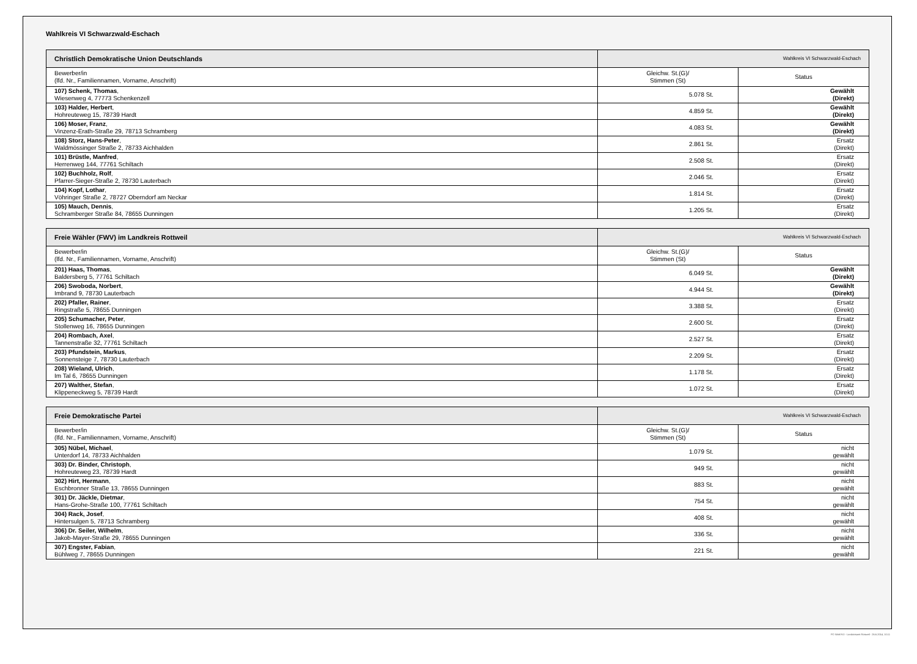Wahlkreis VI Schwarzwald-Eschach
| Christlich Demokratische Union Deutschlands | Wahlkreis VI Schwarzwald-Eschach | |
| --- | --- | --- |
| Bewerber/in (lfd. Nr., Familiennamen, Vorname, Anschrift) | Gleichw. St.(G)/ Stimmen (St) | Status |
| 107) Schenk, Thomas , Wiesenweg 4, 77773 Schenkenzell | 5.078 St. | Gewählt (Direkt) |
| 103) Halder, Herbert , Hohreuteweg 15, 78739 Hardt | 4.859 St. | Gewählt (Direkt) |
| 106) Moser, Franz , Vinzenz-Erath-Straße 29, 78713 Schramberg | 4.083 St. | Gewählt (Direkt) |
| 108) Storz, Hans-Peter , Waldmössinger Straße 2, 78733 Aichhalden | 2.861 St. | Ersatz (Direkt) |
| 101) Brüstle, Manfred , Herrenweg 144, 77761 Schiltach | 2.508 St. | Ersatz (Direkt) |
| 102) Buchholz, Rolf , Pfarrer-Sieger-Straße 2, 78730 Lauterbach | 2.046 St. | Ersatz (Direkt) |
| 104) Kopf, Lothar , Vöhringer Straße 2, 78727 Oberndorf am Neckar | 1.814 St. | Ersatz (Direkt) |
| 105) Mauch, Dennis , Schramberger Straße 84, 78655 Dunningen | 1.205 St. | Ersatz (Direkt) |
| Freie Wähler (FWV) im Landkreis Rottweil | Wahlkreis VI Schwarzwald-Eschach | |
| --- | --- | --- |
| Bewerber/in (lfd. Nr., Familiennamen, Vorname, Anschrift) | Gleichw. St.(G)/ Stimmen (St) | Status |
| 201) Haas, Thomas , Baldersberg 5, 77761 Schiltach | 6.049 St. | Gewählt (Direkt) |
| 206) Swoboda, Norbert , Imbrand 9, 78730 Lauterbach | 4.944 St. | Gewählt (Direkt) |
| 202) Pfaller, Rainer , Ringstraße 5, 78655 Dunningen | 3.388 St. | Ersatz (Direkt) |
| 205) Schumacher, Peter , Stollenweg 16, 78655 Dunningen | 2.600 St. | Ersatz (Direkt) |
| 204) Rombach, Axel , Tannenstraße 32, 77761 Schiltach | 2.527 St. | Ersatz (Direkt) |
| 203) Pfundstein, Markus , Sonnensteige 7, 78730 Lauterbach | 2.209 St. | Ersatz (Direkt) |
| 208) Wieland, Ulrich , Im Tal 6, 78655 Dunningen | 1.178 St. | Ersatz (Direkt) |
| 207) Walther, Stefan , Klippeneckweg 5, 78739 Hardt | 1.072 St. | Ersatz (Direkt) |
| Freie Demokratische Partei | Wahlkreis VI Schwarzwald-Eschach | |
| --- | --- | --- |
| Bewerber/in (lfd. Nr., Familiennamen, Vorname, Anschrift) | Gleichw. St.(G)/ Stimmen (St) | Status |
| 305) Nübel, Michael , Unterdorf 14, 78733 Aichhalden | 1.079 St. | nicht gewählt |
| 303) Dr. Binder, Christoph , Hohreuteweg 23, 78739 Hardt | 949 St. | nicht gewählt |
| 302) Hirt, Hermann , Eschbronner Straße 13, 78655 Dunningen | 883 St. | nicht gewählt |
| 301) Dr. Jäckle, Dietmar , Hans-Grohe-Straße 100, 77761 Schiltach | 754 St. | nicht gewählt |
| 304) Rack, Josef , Hintersulgen 5, 78713 Schramberg | 408 St. | nicht gewählt |
| 306) Dr. Seiler, Wilhelm , Jakob-Mayer-Straße 29, 78655 Dunningen | 336 St. | nicht gewählt |
| 307) Engster, Fabian , Bühlweg 7, 78655 Dunningen | 221 St. | nicht gewählt |
PC-Wahl 9.0 - Landratsamt Rottweil - 26.6.2014, 10:11